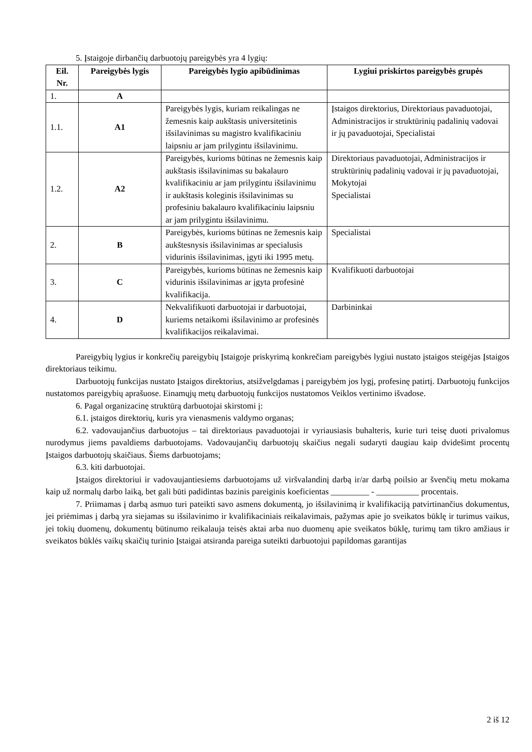5. Įstaigoje dirbančių darbuotojų pareigybės yra 4 lygių:
| Eil. Nr. | Pareigybės lygis | Pareigybės lygio apibūdinimas | Lygiui priskirtos pareigybės grupės |
| --- | --- | --- | --- |
| 1. | A | | |
| 1.1. | A1 | Pareigybės lygis, kuriam reikalingas ne žemesnis kaip aukštasis universitetinis išsilavinimas su magistro kvalifikaciniu laipsniu ar jam prilygintu išsilavinimu. | Įstaigos direktorius, Direktoriaus pavaduotojai, Administracijos ir struktūrinių padalinių vadovai ir jų pavaduotojai, Specialistai |
| 1.2. | A2 | Pareigybės, kurioms būtinas ne žemesnis kaip aukštasis išsilavinimas su bakalauro kvalifikaciniu ar jam prilygintu išsilavinimu ir aukštasis koleginis išsilavinimas su profesiniu bakalauro kvalifikaciniu laipsniu ar jam prilygintu išsilavinimu. | Direktoriaus pavaduotojai, Administracijos ir struktūrinių padalinių vadovai ir jų pavaduotojai, Mokytojai Specialistai |
| 2. | B | Pareigybės, kurioms būtinas ne žemesnis kaip aukštesnysis išsilavinimas ar specialusis vidurinis išsilavinimas, įgyti iki 1995 metų. | Specialistai |
| 3. | C | Pareigybės, kurioms būtinas ne žemesnis kaip vidurinis išsilavinimas ar įgyta profesinė kvalifikacija. | Kvalifikuoti darbuotojai |
| 4. | D | Nekvalifikuoti darbuotojai ir darbuotojai, kuriems netaikomi išsilavinimo ar profesinės kvalifikacijos reikalavimai. | Darbininkai |
Pareigybių lygius ir konkrečių pareigybių Įstaigoje priskyrimą konkrečiam pareigybės lygiui nustato įstaigos steigėjas Įstaigos direktoriaus teikimu.
Darbuotojų funkcijas nustato Įstaigos direktorius, atsižvelgdamas į pareigybėm jos lygį, profesinę patirtį. Darbuotojų funkcijos nustatomos pareigybių aprašuose. Einamųjų metų darbuotojų funkcijos nustatomos Veiklos vertinimo išvadose.
6. Pagal organizacinę struktūrą darbuotojai skirstomi į:
6.1. įstaigos direktorių, kuris yra vienasmenis valdymo organas;
6.2. vadovaujančius darbuotojus – tai direktoriaus pavaduotojai ir vyriausiasis buhalteris, kurie turi teisę duoti privalomus nurodymus jiems pavaldiems darbuotojams. Vadovaujančių darbuotojų skaičius negali sudaryti daugiau kaip dvidešimt procentų Įstaigos darbuotojų skaičiaus. Šiems darbuotojams;
6.3. kiti darbuotojai.
Įstaigos direktoriui ir vadovaujantiesiems darbuotojams už viršvalandinį darbą ir/ar darbą poilsio ar švenčių metu mokama kaip už normalų darbo laiką, bet gali būti padidintas bazinis pareiginis koeficientas _________ - __________ procentais.
7. Priimamas į darbą asmuo turi pateikti savo asmens dokumentą, jo išsilavinimą ir kvalifikaciją patvirtinančius dokumentus, jei priėmimas į darbą yra siejamas su išsilavinimo ir kvalifikaciniais reikalavimais, pažymas apie jo sveikatos būklę ir turimus vaikus, jei tokių duomenų, dokumentų būtinumo reikalauja teisės aktai arba nuo duomenų apie sveikatos būklę, turimų tam tikro amžiaus ir sveikatos būklės vaikų skaičių turinio Įstaigai atsiranda pareiga suteikti darbuotojui papildomas garantijas
2 iš 12